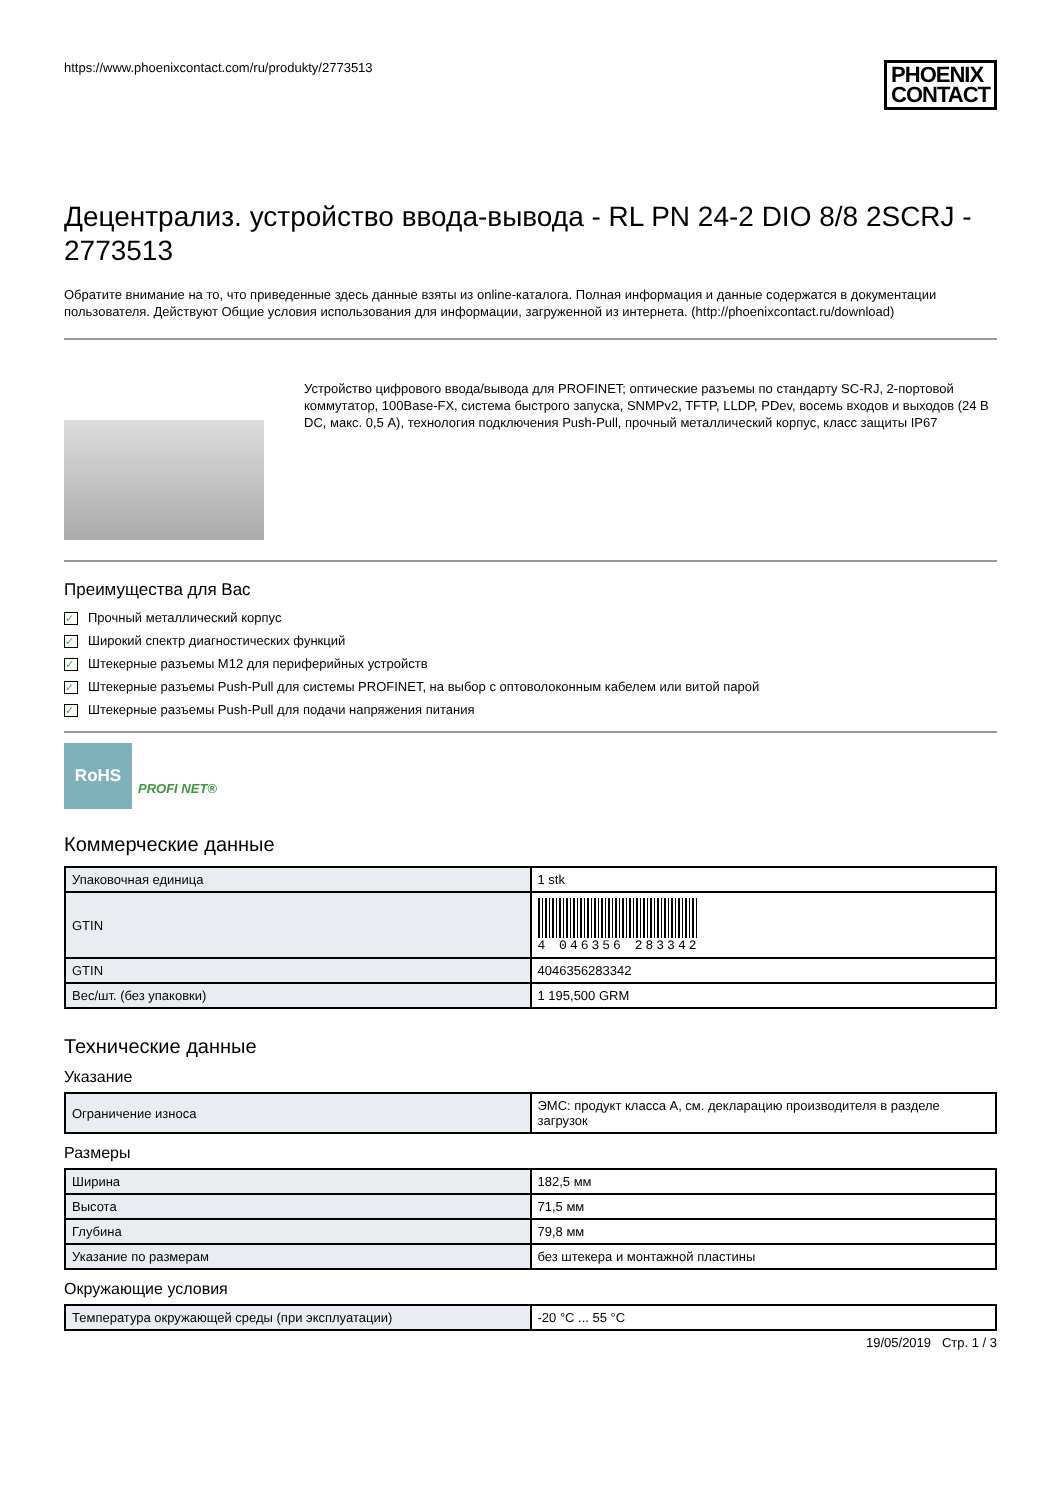https://www.phoenixcontact.com/ru/produkty/2773513
PHOENIX
CONTACT
Децентрализ. устройство ввода-вывода - RL PN 24-2 DIO 8/8 2SCRJ - 2773513
Обратите внимание на то, что приведенные здесь данные взяты из online-каталога. Полная информация и данные содержатся в документации пользователя. Действуют Общие условия использования для информации, загруженной из интернета. (http://phoenixcontact.ru/download)
Устройство цифрового ввода/вывода для PROFINET; оптические разъемы по стандарту SC-RJ, 2-портовой коммутатор, 100Base-FX, система быстрого запуска, SNMPv2, TFTP, LLDP, PDev, восемь входов и выходов (24 В DC, макс. 0,5 A), технология подключения Push-Pull, прочный металлический корпус, класс защиты IP67
Преимущества для Вас
✓ Прочный металлический корпус
✓ Широкий спектр диагностических функций
✓ Штекерные разъемы M12 для периферийных устройств
✓ Штекерные разъемы Push-Pull для системы PROFINET, на выбор с оптоволоконным кабелем или витой парой
✓ Штекерные разъемы Push-Pull для подачи напряжения питания
RoHS
PROFI NET®
Коммерческие данные
| Упаковочная единица | 1 stk |
| GTIN | 4 046356 283342 |
| GTIN | 4046356283342 |
| Вес/шт. (без упаковки) | 1 195,500 GRM |
Технические данные
Указание
| Ограничение износа | ЭМС: продукт класса A, см. декларацию производителя в разделе загрузок |
Размеры
| Ширина | 182,5 мм |
| Высота | 71,5 мм |
| Глубина | 79,8 мм |
| Указание по размерам | без штекера и монтажной пластины |
Окружающие условия
| Температура окружающей среды (при эксплуатации) | -20 °C ... 55 °C |
19/05/2019 Стр. 1 / 3